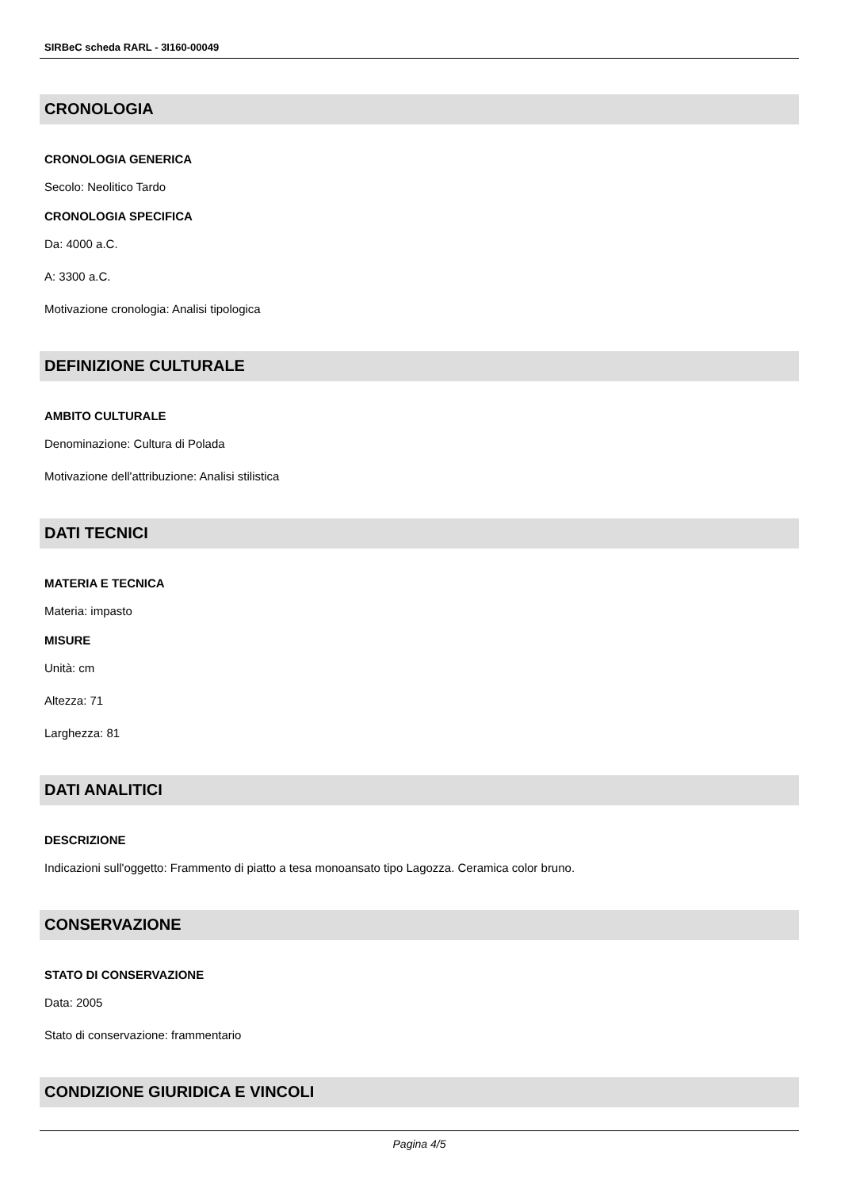SIRBeC scheda RARL - 3I160-00049
CRONOLOGIA
CRONOLOGIA GENERICA
Secolo: Neolitico Tardo
CRONOLOGIA SPECIFICA
Da: 4000 a.C.
A: 3300 a.C.
Motivazione cronologia: Analisi tipologica
DEFINIZIONE CULTURALE
AMBITO CULTURALE
Denominazione: Cultura di Polada
Motivazione dell'attribuzione: Analisi stilistica
DATI TECNICI
MATERIA E TECNICA
Materia: impasto
MISURE
Unità: cm
Altezza: 71
Larghezza: 81
DATI ANALITICI
DESCRIZIONE
Indicazioni sull'oggetto: Frammento di piatto a tesa monoansato tipo Lagozza. Ceramica color bruno.
CONSERVAZIONE
STATO DI CONSERVAZIONE
Data: 2005
Stato di conservazione: frammentario
CONDIZIONE GIURIDICA E VINCOLI
Pagina 4/5